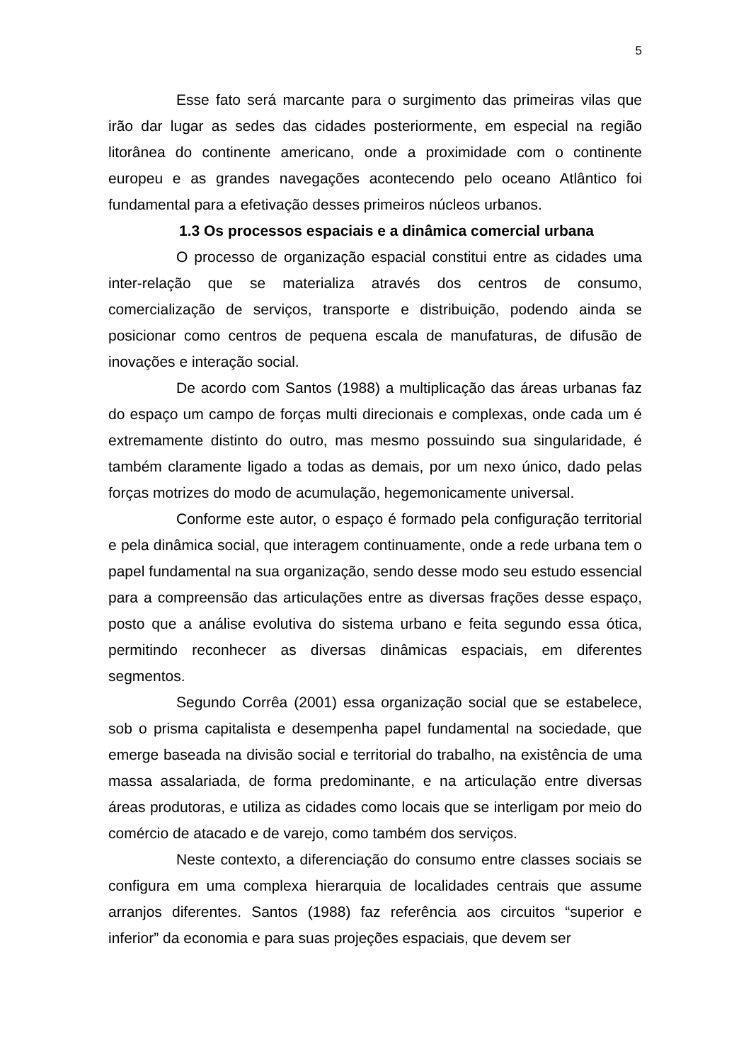5
Esse fato será marcante para o surgimento das primeiras vilas que irão dar lugar as sedes das cidades posteriormente, em especial na região litorânea do continente americano, onde a proximidade com o continente europeu e as grandes navegações acontecendo pelo oceano Atlântico foi fundamental para a efetivação desses primeiros núcleos urbanos.
1.3 Os processos espaciais e a dinâmica comercial urbana
O processo de organização espacial constitui entre as cidades uma inter-relação que se materializa através dos centros de consumo, comercialização de serviços, transporte e distribuição, podendo ainda se posicionar como centros de pequena escala de manufaturas, de difusão de inovações e interação social.
De acordo com Santos (1988) a multiplicação das áreas urbanas faz do espaço um campo de forças multi direcionais e complexas, onde cada um é extremamente distinto do outro, mas mesmo possuindo sua singularidade, é também claramente ligado a todas as demais, por um nexo único, dado pelas forças motrizes do modo de acumulação, hegemonicamente universal.
Conforme este autor, o espaço é formado pela configuração territorial e pela dinâmica social, que interagem continuamente, onde a rede urbana tem o papel fundamental na sua organização, sendo desse modo seu estudo essencial para a compreensão das articulações entre as diversas frações desse espaço, posto que a análise evolutiva do sistema urbano e feita segundo essa ótica, permitindo reconhecer as diversas dinâmicas espaciais, em diferentes segmentos.
Segundo Corrêa (2001) essa organização social que se estabelece, sob o prisma capitalista e desempenha papel fundamental na sociedade, que emerge baseada na divisão social e territorial do trabalho, na existência de uma massa assalariada, de forma predominante, e na articulação entre diversas áreas produtoras, e utiliza as cidades como locais que se interligam por meio do comércio de atacado e de varejo, como também dos serviços.
Neste contexto, a diferenciação do consumo entre classes sociais se configura em uma complexa hierarquia de localidades centrais que assume arranjos diferentes. Santos (1988) faz referência aos circuitos “superior e inferior” da economia e para suas projeções espaciais, que devem ser